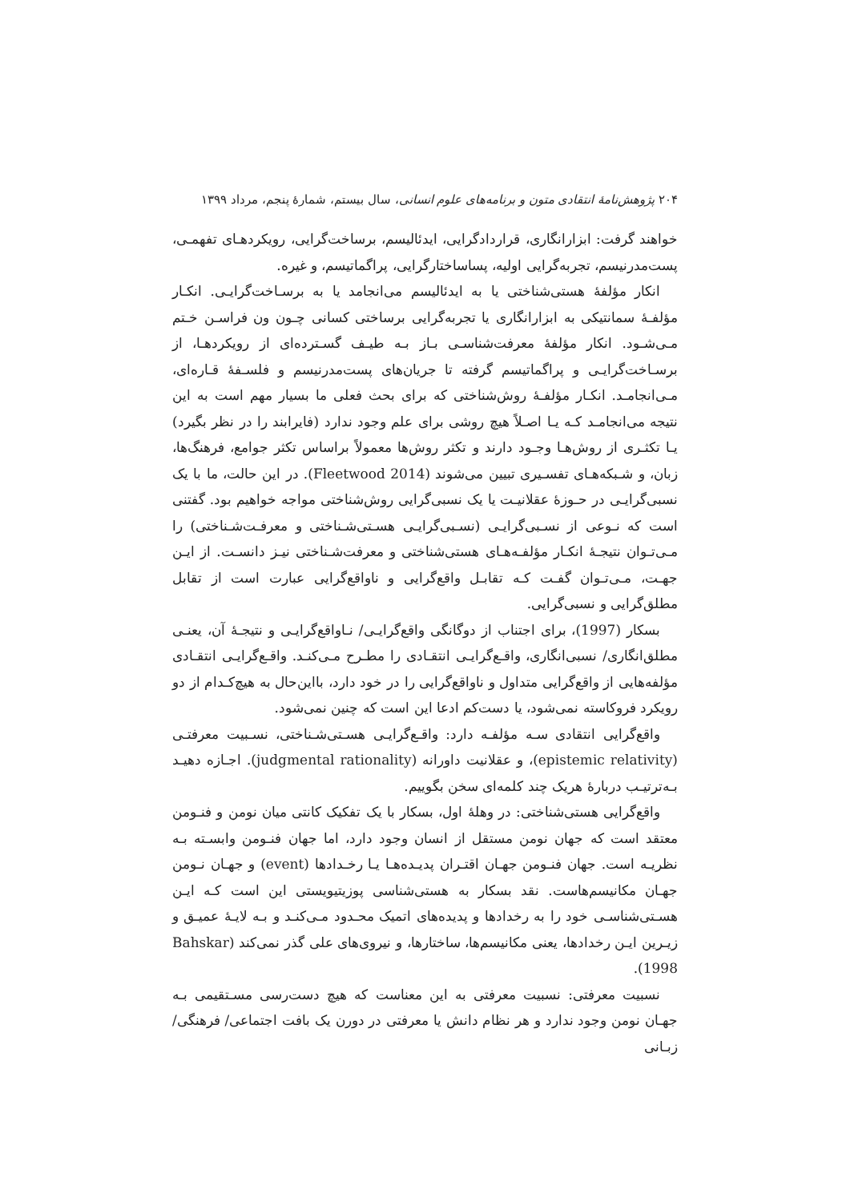۲۰۴ پژوهش‌نامهٔ انتقادی متون و برنامه‌های علوم انسانی، سال بیستم، شمارهٔ پنجم، مرداد ۱۳۹۹
خواهند گرفت: ابزارانگاری، قراردادگرایی، ایدئالیسم، برساخت‌گرایی، رویکردهـای تفهمـی، پست‌مدرنیسم، تجربه‌گرایی اولیه، پساساختارگرایی، پراگماتیسم، و غیره.
انکار مؤلفهٔ هستی‌شناختی یا به ایدئالیسم می‌انجامد یا به برسـاخت‌گرایـی. انکـار مؤلفـهٔ سمانتیکی به ابزارانگاری یا تجربه‌گرایی برساختی کسانی چـون ون فراسـن خـتم مـی‌شـود. انکار مؤلفهٔ معرفت‌شناسـی بـاز بـه طیـف گسـترده‌ای از رویکردهـا، از برسـاخت‌گرایـی و پراگماتیسم گرفته تا جریان‌های پست‌مدرنیسم و فلسـفهٔ قـاره‌ای، مـی‌انجامـد. انکـار مؤلفـهٔ روش‌شناختی که برای بحث فعلی ما بسیار مهم است به این نتیجه می‌انجامـد کـه یـا اصـلاً هیچ روشی برای علم وجود ندارد (فایرابند را در نظر بگیرد) یـا تکثـری از روش‌هـا وجـود دارند و تکثر روش‌ها معمولاً براساس تکثر جوامع، فرهنگ‌ها، زبان، و شـبکه‌هـای تفسـیری تبیین می‌شوند (Fleetwood 2014). در این حالت، ما با یک نسبی‌گرایـی در حـوزهٔ عقلانیـت یا یک نسبی‌گرایی روش‌شناختی مواجه خواهیم بود. گفتنی است که نـوعی از نسـبی‌گرایـی (نسـبی‌گرایـی هسـتی‌شـناختی و معرفـت‌شـناختی) را مـی‌تـوان نتیجـهٔ انکـار مؤلفـه‌هـای هستی‌شناختی و معرفت‌شـناختی نیـز دانسـت. از ایـن جهـت، مـی‌تـوان گفـت کـه تقابـل واقع‌گرایی و ناواقع‌گرایی عبارت است از تقابل مطلق‌گرایی و نسبی‌گرایی.
بسکار (1997)، برای اجتناب از دوگانگی واقع‌گرایـی/ نـاواقع‌گرایـی و نتیجـهٔ آن، یعنـی مطلق‌انگاری/ نسبی‌انگاری، واقـع‌گرایـی انتقـادی را مطـرح مـی‌کنـد. واقـع‌گرایـی انتقـادی مؤلفه‌هایی از واقع‌گرایی متداول و ناواقع‌گرایی را در خود دارد، بااین‌حال به هیچ‌کـدام از دو رویکرد فروکاسته نمی‌شود، یا دست‌کم ادعا این است که چنین نمی‌شود.
واقع‌گرایی انتقادی سـه مؤلفـه دارد: واقـع‌گرایـی هسـتی‌شـناختی، نسـبیت معرفتـی (epistemic relativity)، و عقلانیت داورانه (judgmental rationality). اجـازه دهیـد بـه‌ترتیـب دربارهٔ هریک چند کلمه‌ای سخن بگوییم.
واقع‌گرایی هستی‌شناختی: در وهلهٔ اول، بسکار با یک تفکیک کانتی میان نومن و فنـومن معتقد است که جهان نومن مستقل از انسان وجود دارد، اما جهان فنـومن وابسـته بـه نظریـه است. جهان فنـومن جهـان اقتـران پدیـده‌هـا یـا رخـدادها (event) و جهـان نـومن جهـان مکانیسم‌هاست. نقد بسکار به هستی‌شناسی پوزیتیویستی این است کـه ایـن هسـتی‌شناسـی خود را به رخدادها و پدیده‌های اتمیک محـدود مـی‌کنـد و بـه لایـهٔ عمیـق و زیـرین ایـن رخدادها، یعنی مکانیسم‌ها، ساختارها، و نیروی‌های علی گذر نمی‌کند (Bahskar 1998).
نسبیت معرفتی: نسبیت معرفتی به این معناست که هیچ دست‌رسی مسـتقیمی بـه جهـان نومن وجود ندارد و هر نظام دانش یا معرفتی در دورن یک بافت اجتماعی/ فرهنگی/ زبـانی